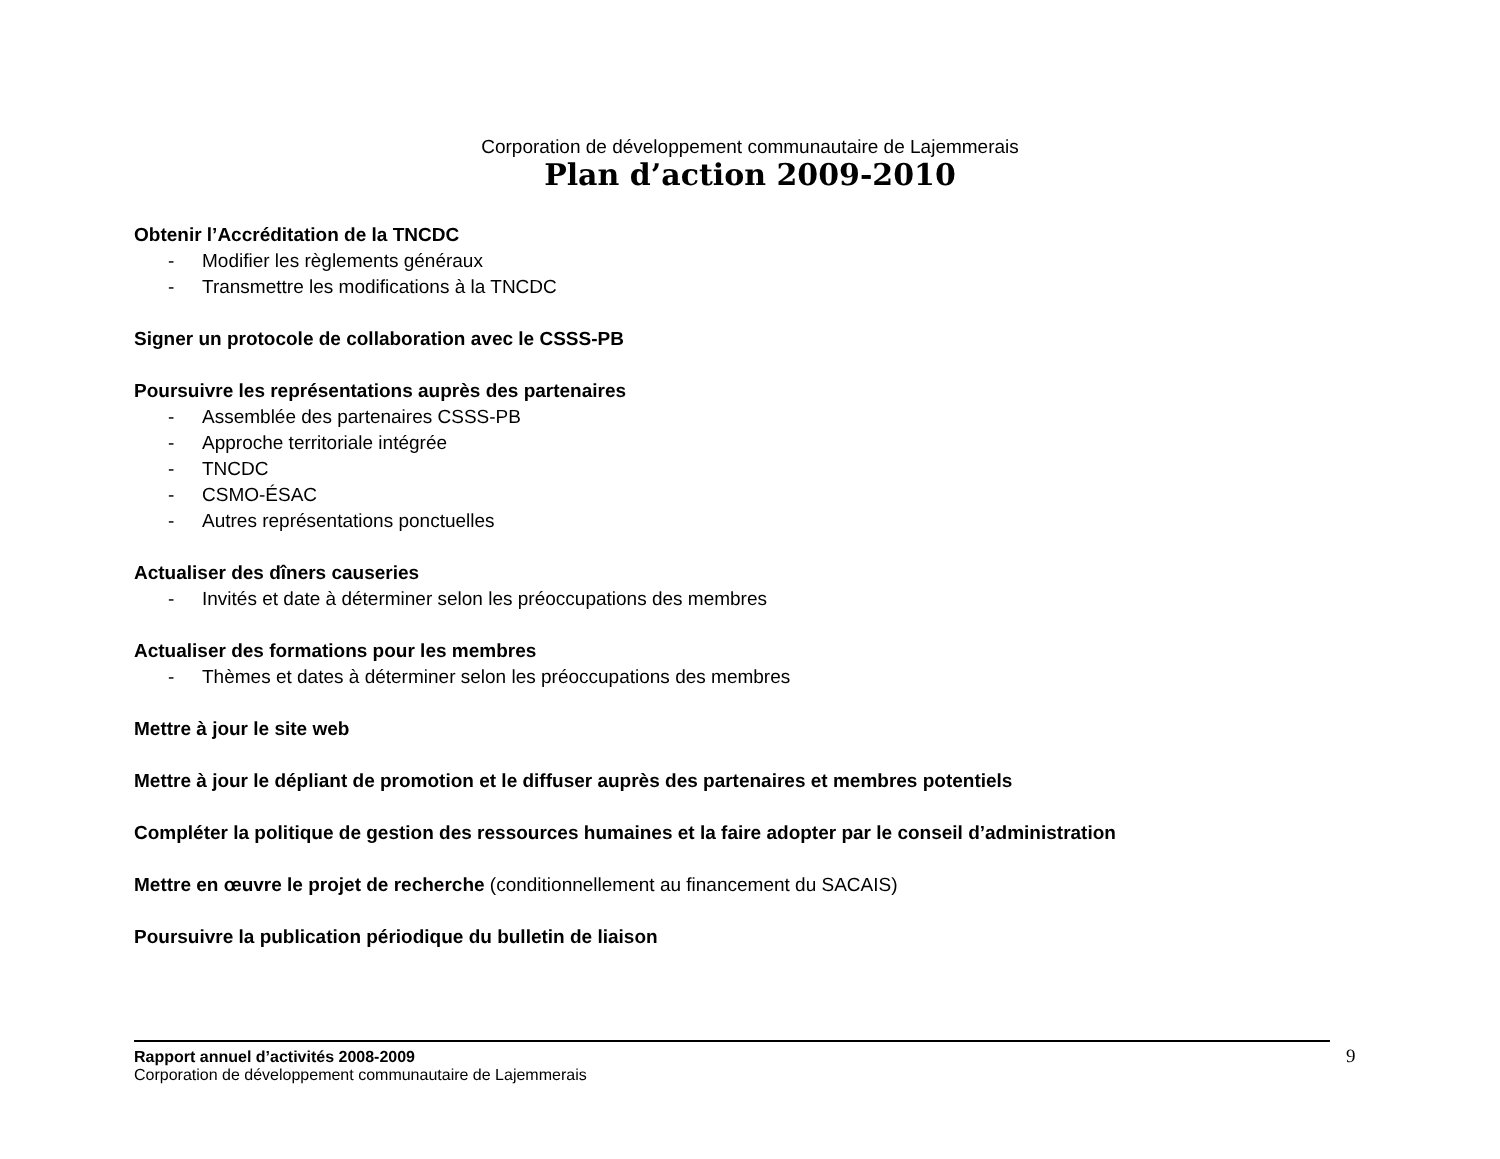Corporation de développement communautaire de Lajemmerais
Plan d’action 2009-2010
Obtenir l’Accréditation de la TNCDC
- Modifier les règlements généraux
- Transmettre les modifications à la TNCDC
Signer un protocole de collaboration avec le CSSS-PB
Poursuivre les représentations auprès des partenaires
- Assemblée des partenaires CSSS-PB
- Approche territoriale intégrée
- TNCDC
- CSMO-ÉSAC
- Autres représentations ponctuelles
Actualiser des dîners causeries
- Invités et date à déterminer selon les préoccupations des membres
Actualiser des formations pour les membres
- Thèmes et dates à déterminer selon les préoccupations des membres
Mettre à jour le site web
Mettre à jour le dépliant de promotion et le diffuser auprès des partenaires et membres potentiels
Compléter la politique de gestion des ressources humaines et la faire adopter par le conseil d’administration
Mettre en œuvre le projet de recherche (conditionnellement au financement du SACAIS)
Poursuivre la publication périodique du bulletin de liaison
Rapport annuel d’activités 2008-2009
Corporation de développement communautaire de Lajemmerais
9